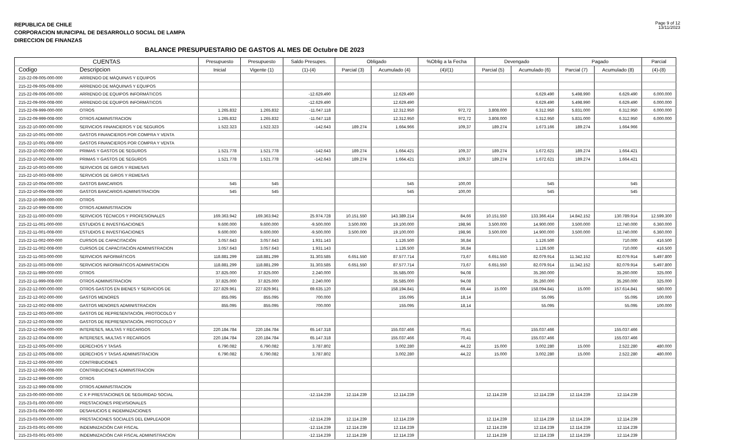REPUBLICA DE CHILE
CORPORACION MUNICIPAL DE DESARROLLO SOCIAL DE LAMPA
DIRECCION DE FINANZAS
Page 9 of 12
13/11/2023
BALANCE PRESUPUESTARIO DE GASTOS AL MES DE Octubre DE 2023
| CUENTAS | | Presupuesto | Presupuesto | Saldo Presupes. | Obligado | | %Oblig a la Fecha | Devengado | | Pagado | | Parcial |
| --- | --- | --- | --- | --- | --- | --- | --- | --- | --- | --- | --- | --- |
| Codigo | Descripcion | Inicial | Vigente (1) | (1)-(4) | Parcial (3) | Acumulado (4) | (4)/(1) | Parcial (5) | Acumulado (6) | Parcial (7) | Acumulado (8) | (4)-(8) |
| 215-22-09-005-000-000 | ARRIENDO DE MÁQUINAS Y EQUIPOS | | | | | | | | | | | |
| 215-22-09-005-008-000 | ARRIENDO DE MÁQUINAS Y EQUIPOS | | | | | | | | | | | |
| 215-22-09-006-000-000 | ARRIENDO DE EQUIPOS INFORMÁTICOS | | | -12.629.490 | | 12.629.490 | | | 6.629.490 | 5.498.990 | 6.629.490 | 6.000.000 |
| 215-22-09-006-008-000 | ARRIENDO DE EQUIPOS INFORMÁTICOS | | | -12.629.490 | | 12.629.490 | | | 6.629.490 | 5.498.990 | 6.629.490 | 6.000.000 |
| 215-22-09-999-000-000 | OTROS | 1.265.832 | 1.265.832 | -11.047.118 | | 12.312.950 | 972,72 | 3.808.000 | 6.312.950 | 5.831.000 | 6.312.950 | 6.000.000 |
| 215-22-09-999-008-000 | OTROS ADMINISTRACION | 1.265.832 | 1.265.832 | -11.047.118 | | 12.312.950 | 972,72 | 3.808.000 | 6.312.950 | 5.831.000 | 6.312.950 | 6.000.000 |
| 215-22-10-000-000-000 | SERVICIOS FINANCIEROS Y DE SEGUROS | 1.522.323 | 1.522.323 | -142.643 | 189.274 | 1.664.966 | 109,37 | 189.274 | 1.673.166 | 189.274 | 1.664.966 | |
| 215-22-10-001-000-000 | GASTOS FINANCIEROS POR COMPRA Y VENTA | | | | | | | | | | | |
| 215-22-10-001-008-000 | GASTOS FINANCIEROS POR COMPRA Y VENTA | | | | | | | | | | | |
| 215-22-10-002-000-000 | PRIMAS Y GASTOS DE SEGUROS | 1.521.778 | 1.521.778 | -142.643 | 189.274 | 1.664.421 | 109,37 | 189.274 | 1.672.621 | 189.274 | 1.664.421 | |
| 215-22-10-002-008-000 | PRIMAS Y GASTOS DE SEGUROS | 1.521.778 | 1.521.778 | -142.643 | 189.274 | 1.664.421 | 109,37 | 189.274 | 1.672.621 | 189.274 | 1.664.421 | |
| 215-22-10-003-000-000 | SERVICIOS DE GIROS Y REMESAS | | | | | | | | | | | |
| 215-22-10-003-008-000 | SERVICIOS DE GIROS Y REMESAS | | | | | | | | | | | |
| 215-22-10-004-000-000 | GASTOS BANCARIOS | 545 | 545 | | | 545 | 100,00 | | 545 | | 545 | |
| 215-22-10-004-008-000 | GASTOS BANCARIOS ADMINISTRACION | 545 | 545 | | | 545 | 100,00 | | 545 | | 545 | |
| 215-22-10-999-000-000 | OTROS | | | | | | | | | | | |
| 215-22-10-999-008-000 | OTROS ADMINISTRACION | | | | | | | | | | | |
| 215-22-11-000-000-000 | SERVICIOS TÉCNICOS Y PROFESIONALES | 169.363.942 | 169.363.942 | 25.974.728 | 10.151.550 | 143.389.214 | 84,66 | 10.151.550 | 133.366.414 | 14.842.152 | 130.789.914 | 12.599.300 |
| 215-22-11-001-000-000 | ESTUDIOS E INVESTIGACIONES | 9.600.000 | 9.600.000 | -9.500.000 | 3.500.000 | 19.100.000 | 198,96 | 3.500.000 | 14.900.000 | 3.500.000 | 12.740.000 | 6.360.000 |
| 215-22-11-001-008-000 | ESTUDIOS E INVESTIGACIONES | 9.600.000 | 9.600.000 | -9.500.000 | 3.500.000 | 19.100.000 | 198,96 | 3.500.000 | 14.900.000 | 3.500.000 | 12.740.000 | 6.360.000 |
| 215-22-11-002-000-000 | CURSOS DE CAPACITACIÓN | 3.057.643 | 3.057.643 | 1.931.143 | | 1.126.500 | 36,84 | | 1.126.500 | | 710.000 | 416.500 |
| 215-22-11-002-008-000 | CURSOS DE CAPACITACIÓN ADMINISTRACION | 3.057.643 | 3.057.643 | 1.931.143 | | 1.126.500 | 36,84 | | 1.126.500 | | 710.000 | 416.500 |
| 215-22-11-003-000-000 | SERVICIOS INFORMÁTICOS | 118.881.299 | 118.881.299 | 31.303.585 | 6.651.550 | 87.577.714 | 73,67 | 6.651.550 | 82.079.914 | 11.342.152 | 82.079.914 | 5.497.800 |
| 215-22-11-003-008-000 | SERVICIOS INFORMÁTICOS ADMINISTACION | 118.881.299 | 118.881.299 | 31.303.585 | 6.651.550 | 87.577.714 | 73,67 | 6.651.550 | 82.079.914 | 11.342.152 | 82.079.914 | 5.497.800 |
| 215-22-11-999-000-000 | OTROS | 37.825.000 | 37.825.000 | 2.240.000 | | 35.585.000 | 94,08 | | 35.260.000 | | 35.260.000 | 325.000 |
| 215-22-11-999-008-000 | OTROS ADMINISTRACION | 37.825.000 | 37.825.000 | 2.240.000 | | 35.585.000 | 94,08 | | 35.260.000 | | 35.260.000 | 325.000 |
| 215-22-12-000-000-000 | OTROS GASTOS EN BIENES Y SERVICIOS DE | 227.829.961 | 227.829.961 | 69.635.120 | | 158.194.841 | 69,44 | 15.000 | 158.094.841 | 15.000 | 157.614.841 | 580.000 |
| 215-22-12-002-000-000 | GASTOS MENORES | 855.095 | 855.095 | 700.000 | | 155.095 | 18,14 | | 55.095 | | 55.095 | 100.000 |
| 215-22-12-002-008-000 | GASTOS MENORES ADMINISTRACION | 855.095 | 855.095 | 700.000 | | 155.095 | 18,14 | | 55.095 | | 55.095 | 100.000 |
| 215-22-12-003-000-000 | GASTOS DE REPRESENTACIÓN, PROTOCOLO Y | | | | | | | | | | | |
| 215-22-12-003-008-000 | GASTOS DE REPRESENTACIÓN, PROTOCOLO Y | | | | | | | | | | | |
| 215-22-12-004-000-000 | INTERESES, MULTAS Y RECARGOS | 220.184.784 | 220.184.784 | 65.147.318 | | 155.037.466 | 70,41 | | 155.037.466 | | 155.037.466 | |
| 215-22-12-004-008-000 | INTERESES, MULTAS Y RECARGOS | 220.184.784 | 220.184.784 | 65.147.318 | | 155.037.466 | 70,41 | | 155.037.466 | | 155.037.466 | |
| 215-22-12-005-000-000 | DERECHOS Y TASAS | 6.790.082 | 6.790.082 | 3.787.802 | | 3.002.280 | 44,22 | 15.000 | 3.002.280 | 15.000 | 2.522.280 | 480.000 |
| 215-22-12-005-008-000 | DERECHOS Y TASAS ADMINISTRACION | 6.790.082 | 6.790.082 | 3.787.802 | | 3.002.280 | 44,22 | 15.000 | 3.002.280 | 15.000 | 2.522.280 | 480.000 |
| 215-22-12-006-000-000 | CONTRIBUCIONES | | | | | | | | | | | |
| 215-22-12-006-008-000 | CONTRIBUCIONES ADMINISTRACION | | | | | | | | | | | |
| 215-22-12-999-000-000 | OTROS | | | | | | | | | | | |
| 215-22-12-999-008-000 | OTROS ADMINISTRACION | | | | | | | | | | | |
| 215-23-00-000-000-000 | C X P PRESTACIONES DE SEGURIDAD SOCIAL | | | -12.114.239 | 12.114.239 | 12.114.239 | | 12.114.239 | 12.114.239 | 12.114.239 | 12.114.239 | |
| 215-23-01-000-000-000 | PRESTACIONES PREVISIONALES | | | | | | | | | | | |
| 215-23-01-004-000-000 | DESAHUCIOS E INDEMNIZACIONES | | | | | | | | | | | |
| 215-23-03-000-000-000 | PRESTACIONES SOCIALES DEL EMPLEADOR | | | -12.114.239 | 12.114.239 | 12.114.239 | | 12.114.239 | 12.114.239 | 12.114.239 | 12.114.239 | |
| 215-23-03-001-000-000 | INDEMNIZACIÓN CAR FISCAL | | | -12.114.239 | 12.114.239 | 12.114.239 | | 12.114.239 | 12.114.239 | 12.114.239 | 12.114.239 | |
| 215-23-03-001-003-000 | INDEMNIZACIÓN CAR FISCAL ADMINISTRACION | | | -12.114.239 | 12.114.239 | 12.114.239 | | 12.114.239 | 12.114.239 | 12.114.239 | 12.114.239 | |